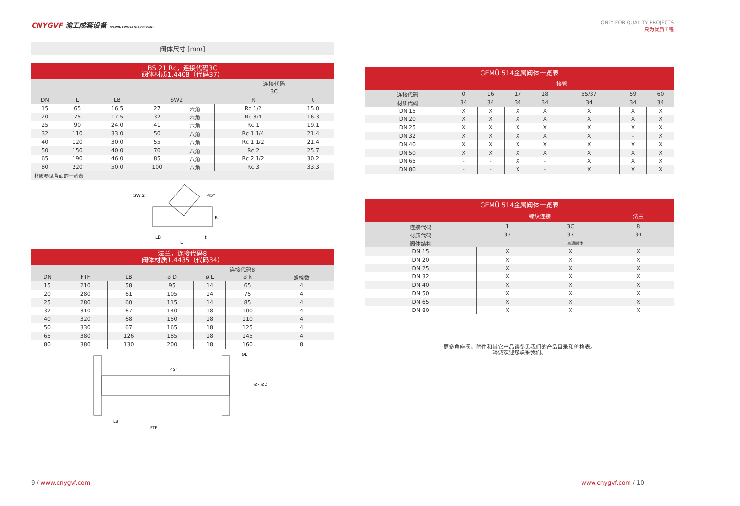CNYGVF 渝工成套设备 YUGONG COMPLETE EQUIPMENT
阀体尺寸 [mm]
| BS 21 Rc，连接代码3C 阀体材质1.4408（代码37） | | | | | | |
| --- | --- | --- | --- | --- | --- | --- |
| | | | | | 连接代码 | |
| | | | | | 3C | |
| DN | L | LB | SW2 | | R | t |
| 15 | 65 | 16.5 | 27 | 六角 | Rc 1/2 | 15.0 |
| 20 | 75 | 17.5 | 32 | 六角 | Rc 3/4 | 16.3 |
| 25 | 90 | 24.0 | 41 | 六角 | Rc 1 | 19.1 |
| 32 | 110 | 33.0 | 50 | 八角 | Rc 1 1/4 | 21.4 |
| 40 | 120 | 30.0 | 55 | 八角 | Rc 1 1/2 | 21.4 |
| 50 | 150 | 40.0 | 70 | 八角 | Rc 2 | 25.7 |
| 65 | 190 | 46.0 | 85 | 八角 | Rc 2 1/2 | 30.2 |
| 80 | 220 | 50.0 | 100 | 八角 | Rc 3 | 33.3 |
| 材质参见背面的一览表 | | | | | | |
SW 2
45°
R
LB
L
t
| 法兰，连接代码8 阀体材质1.4435（代码34） | | | | | | |
| --- | --- | --- | --- | --- | --- | --- |
| | | | 连接代码8 | | | |
| DN | FTF | LB | ø D | ø L | ø k | 螺栓数 |
| 15 | 210 | 58 | 95 | 14 | 65 | 4 |
| 20 | 280 | 61 | 105 | 14 | 75 | 4 |
| 25 | 280 | 60 | 115 | 14 | 85 | 4 |
| 32 | 310 | 67 | 140 | 18 | 100 | 4 |
| 40 | 320 | 68 | 150 | 18 | 110 | 4 |
| 50 | 330 | 67 | 165 | 18 | 125 | 4 |
| 65 | 380 | 126 | 185 | 18 | 145 | 4 |
| 80 | 380 | 130 | 200 | 18 | 160 | 8 |
45°
LB
FTF
ØL
Øk
ØD
9 / www.cnygvf.com
ONLY FOR QUALITY PROJECTS
只为优质工程
| GEMÜ 514金属阀体一览表 | | | | | | | |
| --- | --- | --- | --- | --- | --- | --- | --- |
| | 接管 | | | | | | |
| 连接代码 | 0 | 16 | 17 | 18 | 55/37 | 59 | 60 |
| 材质代码 | 34 | 34 | 34 | 34 | 34 | 34 | 34 |
| DN 15 | X | X | X | X | X | X | X |
| DN 20 | X | X | X | X | X | X | X |
| DN 25 | X | X | X | X | X | X | X |
| DN 32 | X | X | X | X | X | - | X |
| DN 40 | X | X | X | X | X | X | X |
| DN 50 | X | X | X | X | X | X | X |
| DN 65 | - | - | X | - | X | X | X |
| DN 80 | - | - | X | - | X | X | X |
| GEMÜ 514金属阀体一览表 | | | |
| --- | --- | --- | --- |
| | 螺纹连接 | | 法兰 |
| 连接代码 | 1 | 3C | 8 |
| 材质代码 | 37 | 37 | 34 |
| 阀体结构 | 直通阀体 | | |
| DN 15 | X | X | X |
| DN 20 | X | X | X |
| DN 25 | X | X | X |
| DN 32 | X | X | X |
| DN 40 | X | X | X |
| DN 50 | X | X | X |
| DN 65 | X | X | X |
| DN 80 | X | X | X |
更多角座阀、附件和其它产品请参见我们的产品目录和价格表。
竭诚欢迎您联系我们。
www.cnygvf.com / 10